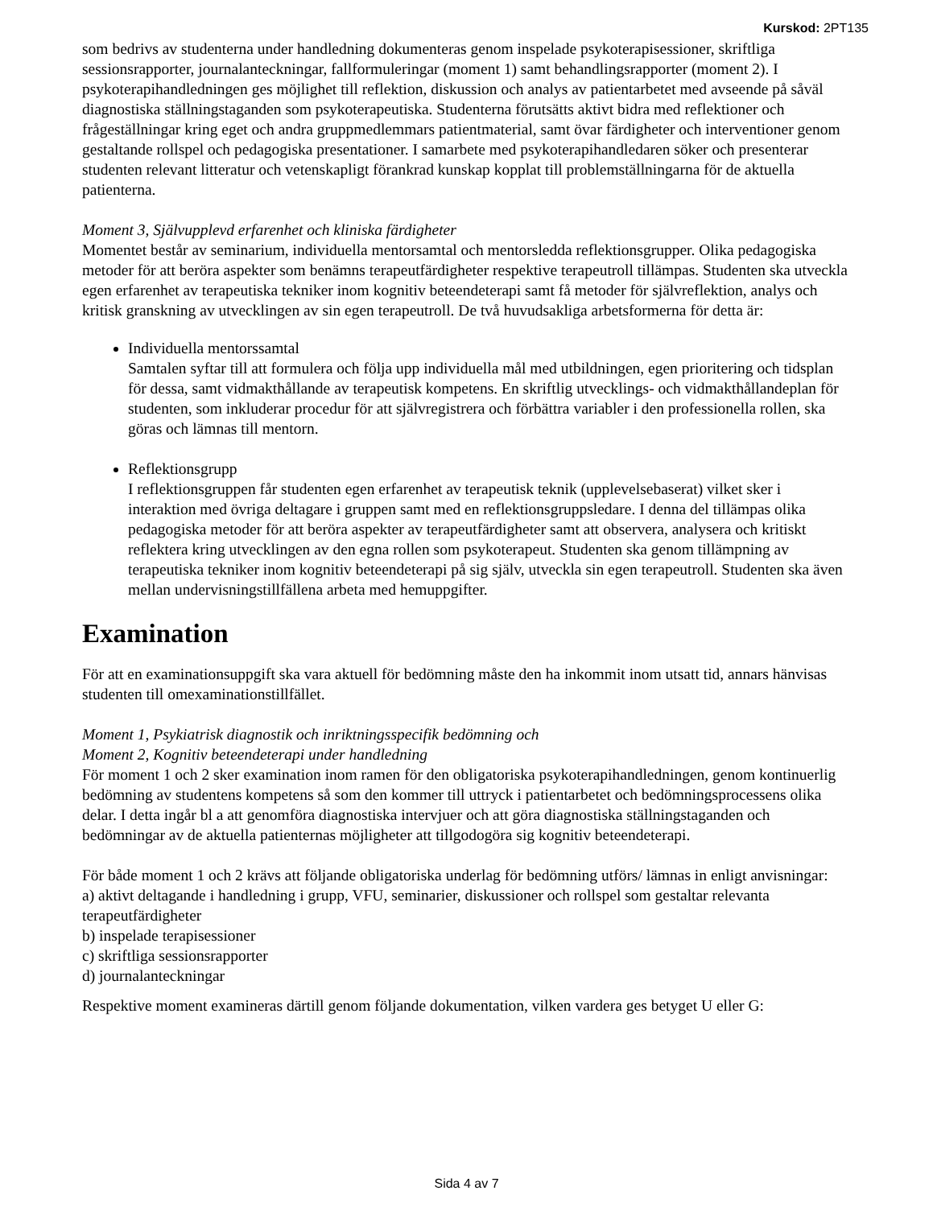Kurskod: 2PT135
som bedrivs av studenterna under handledning dokumenteras genom inspelade psykoterapisessioner, skriftliga sessionsrapporter, journalanteckningar, fallformuleringar (moment 1) samt behandlingsrapporter (moment 2). I psykoterapihandledningen ges möjlighet till reflektion, diskussion och analys av patientarbetet med avseende på såväl diagnostiska ställningstaganden som psykoterapeutiska. Studenterna förutsätts aktivt bidra med reflektioner och frågeställningar kring eget och andra gruppmedlemmars patientmaterial, samt övar färdigheter och interventioner genom gestaltande rollspel och pedagogiska presentationer. I samarbete med psykoterapihandledaren söker och presenterar studenten relevant litteratur och vetenskapligt förankrad kunskap kopplat till problemställningarna för de aktuella patienterna.
Moment 3, Självupplevd erfarenhet och kliniska färdigheter
Momentet består av seminarium, individuella mentorsamtal och mentorsledda reflektionsgrupper. Olika pedagogiska metoder för att beröra aspekter som benämns terapeutfärdigheter respektive terapeutroll tillämpas. Studenten ska utveckla egen erfarenhet av terapeutiska tekniker inom kognitiv beteendeterapi samt få metoder för självreflektion, analys och kritisk granskning av utvecklingen av sin egen terapeutroll. De två huvudsakliga arbetsformerna för detta är:
Individuella mentorssamtal
Samtalen syftar till att formulera och följa upp individuella mål med utbildningen, egen prioritering och tidsplan för dessa, samt vidmakthållande av terapeutisk kompetens. En skriftlig utvecklings- och vidmakthållandeplan för studenten, som inkluderar procedur för att självregistrera och förbättra variabler i den professionella rollen, ska göras och lämnas till mentorn.
Reflektionsgrupp
I reflektionsgruppen får studenten egen erfarenhet av terapeutisk teknik (upplevelsebaserat) vilket sker i interaktion med övriga deltagare i gruppen samt med en reflektionsgruppsledare. I denna del tillämpas olika pedagogiska metoder för att beröra aspekter av terapeutfärdigheter samt att observera, analysera och kritiskt reflektera kring utvecklingen av den egna rollen som psykoterapeut. Studenten ska genom tillämpning av terapeutiska tekniker inom kognitiv beteendeterapi på sig själv, utveckla sin egen terapeutroll. Studenten ska även mellan undervisningstillfällena arbeta med hemuppgifter.
Examination
För att en examinationsuppgift ska vara aktuell för bedömning måste den ha inkommit inom utsatt tid, annars hänvisas studenten till omexaminationstillfället.
Moment 1, Psykiatrisk diagnostik och inriktningsspecifik bedömning och
Moment 2, Kognitiv beteendeterapi under handledning
För moment 1 och 2 sker examination inom ramen för den obligatoriska psykoterapihandledningen, genom kontinuerlig bedömning av studentens kompetens så som den kommer till uttryck i patientarbetet och bedömningsprocessens olika delar. I detta ingår bl a att genomföra diagnostiska intervjuer och att göra diagnostiska ställningstaganden och bedömningar av de aktuella patienternas möjligheter att tillgodogöra sig kognitiv beteendeterapi.
För både moment 1 och 2 krävs att följande obligatoriska underlag för bedömning utförs/ lämnas in enligt anvisningar:
a) aktivt deltagande i handledning i grupp, VFU, seminarier, diskussioner och rollspel som gestaltar relevanta terapeutfärdigheter
b) inspelade terapisessioner
c) skriftliga sessionsrapporter
d) journalanteckningar
Respektive moment examineras därtill genom följande dokumentation, vilken vardera ges betyget U eller G:
Sida 4 av 7